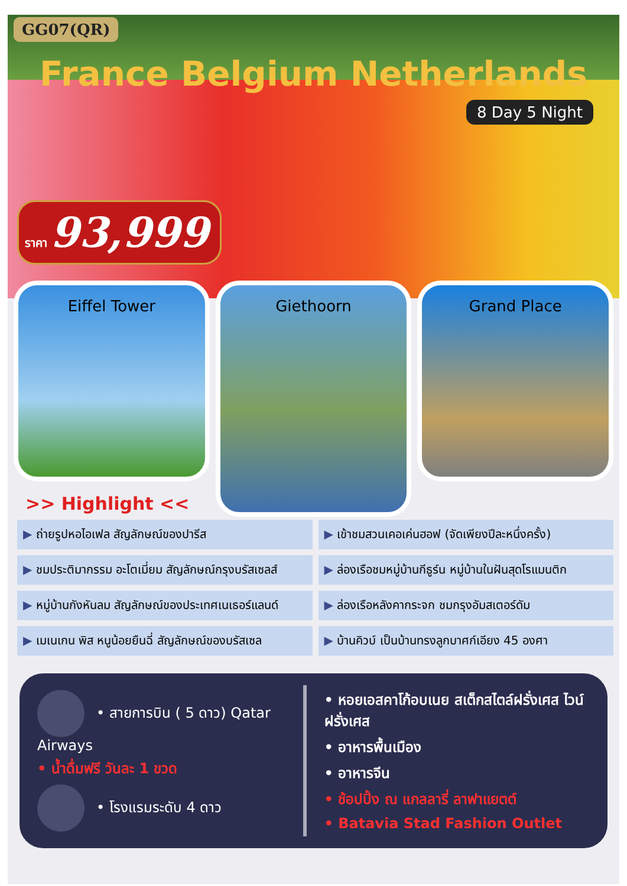GG07(QR)
France Belgium Netherlands
8 Day 5 Night
ราคา 93,999
Eiffel Tower
Giethoorn
Grand Place
>> Highlight <<
▶ ถ่ายรูปหอไอเฟล สัญลักษณ์ของปารีส
▶ เข้าชมสวนเคอเค่นฮอฟ (จัดเพียงปีละหนึ่งครั้ง)
▶ ชมประติมากรรม อะโตเมี่ยม สัญลักษณ์กรุงบรัสเซลส์
▶ ล่องเรือชมหมู่บ้านกีธูร์น หมู่บ้านในฝันสุดโรแมนติก
▶ หมู่บ้านกังหันลม สัญลักษณ์ของประเทศเนเธอร์แลนด์
▶ ล่องเรือหลังคากระจก ชมกรุงอัมสเตอร์ดัม
▶ เมเนเกน พิส หนูน้อยยืนฉี่ สัญลักษณ์ของบรัสเซล
▶ บ้านคิวบ์ เป็นบ้านทรงลูกบาศก์เอียง 45 องศา
• สายการบิน ( 5 ดาว) Qatar Airways
• น้ำดื่มฟรี วันละ 1 ขวด
• โรงแรมระดับ 4 ดาว
• หอยเอสคาโก้อบเนย สเต็กสไตล์ฝรั่งเศส ไวน์ฝรั่งเศส
• อาหารพื้นเมือง
• อาหารจีน
• ช้อปปิ้ง ณ แกลลารี่ ลาฟาแยตต์
• Batavia Stad Fashion Outlet